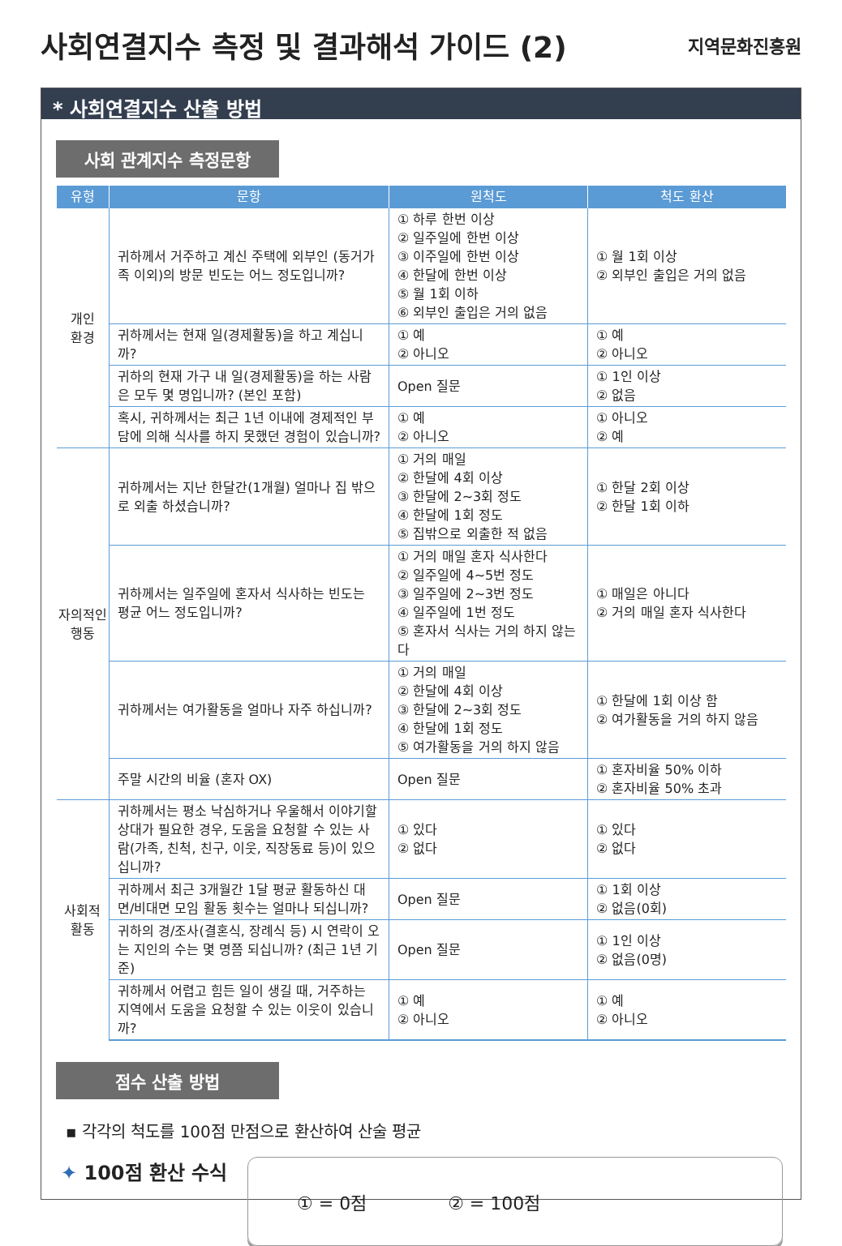사회연결지수 측정 및 결과해석 가이드 (2)
지역문화진흥원
* 사회연결지수 산출 방법
사회 관계지수 측정문항
| 유형 | 문항 | 원척도 | 척도 환산 |
| --- | --- | --- | --- |
| 개인 환경 | 귀하께서 거주하고 계신 주택에 외부인 (동거가족 이외)의 방문 빈도는 어느 정도입니까? | ① 하루 한번 이상 ② 일주일에 한번 이상 ③ 이주일에 한번 이상 ④ 한달에 한번 이상 ⑤ 월 1회 이하 ⑥ 외부인 출입은 거의 없음 | ① 월 1회 이상 ② 외부인 출입은 거의 없음 |
| | 귀하께서는 현재 일(경제활동)을 하고 계십니까? | ① 예 ② 아니오 | ① 예 ② 아니오 |
| | 귀하의 현재 가구 내 일(경제활동)을 하는 사람은 모두 몇 명입니까? (본인 포함) | Open 질문 | ① 1인 이상 ② 없음 |
| | 혹시, 귀하께서는 최근 1년 이내에 경제적인 부담에 의해 식사를 하지 못했던 경험이 있습니까? | ① 예 ② 아니오 | ① 아니오 ② 예 |
| 자의적인 행동 | 귀하께서는 지난 한달간(1개월) 얼마나 집 밖으로 외출 하셨습니까? | ① 거의 매일 ② 한달에 4회 이상 ③ 한달에 2~3회 정도 ④ 한달에 1회 정도 ⑤ 집밖으로 외출한 적 없음 | ① 한달 2회 이상 ② 한달 1회 이하 |
| | 귀하께서는 일주일에 혼자서 식사하는 빈도는 평균 어느 정도입니까? | ① 거의 매일 혼자 식사한다 ② 일주일에 4~5번 정도 ③ 일주일에 2~3번 정도 ④ 일주일에 1번 정도 ⑤ 혼자서 식사는 거의 하지 않는다 | ① 매일은 아니다 ② 거의 매일 혼자 식사한다 |
| | 귀하께서는 여가활동을 얼마나 자주 하십니까? | ① 거의 매일 ② 한달에 4회 이상 ③ 한달에 2~3회 정도 ④ 한달에 1회 정도 ⑤ 여가활동을 거의 하지 않음 | ① 한달에 1회 이상 함 ② 여가활동을 거의 하지 않음 |
| | 주말 시간의 비율 (혼자 OX) | Open 질문 | ① 혼자비율 50% 이하 ② 혼자비율 50% 초과 |
| 사회적 활동 | 귀하께서는 평소 낙심하거나 우울해서 이야기할 상대가 필요한 경우, 도움을 요청할 수 있는 사람(가족, 친척, 친구, 이웃, 직장동료 등)이 있으십니까? | ① 있다 ② 없다 | ① 있다 ② 없다 |
| | 귀하께서 최근 3개월간 1달 평균 활동하신 대면/비대면 모임 활동 횟수는 얼마나 되십니까? | Open 질문 | ① 1회 이상 ② 없음(0회) |
| | 귀하의 경/조사(결혼식, 장례식 등) 시 연락이 오는 지인의 수는 몇 명쯤 되십니까? (최근 1년 기준) | Open 질문 | ① 1인 이상 ② 없음(0명) |
| | 귀하께서 어렵고 힘든 일이 생길 때, 거주하는 지역에서 도움을 요청할 수 있는 이웃이 있습니까? | ① 예 ② 아니오 | ① 예 ② 아니오 |
점수 산출 방법
▪ 각각의 척도를 100점 만점으로 환산하여 산술 평균
✦ 100점 환산 수식
① = 0점 ② = 100점